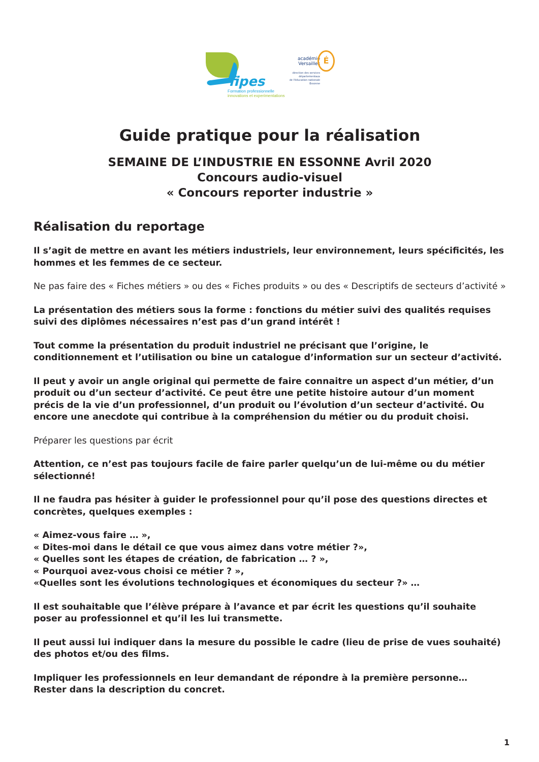fipes
Formation professionnelle
innovations et experimentations
académie
Versailles
É
direction des services
départementaux
de l'éducation nationale
Essonne
Guide pratique pour la réalisation
SEMAINE DE L’INDUSTRIE EN ESSONNE Avril 2020
Concours audio-visuel
« Concours reporter industrie »
Réalisation du reportage
Il s’agit de mettre en avant les métiers industriels, leur environnement, leurs spécificités, les hommes et les femmes de ce secteur.
Ne pas faire des « Fiches métiers » ou des « Fiches produits » ou des « Descriptifs de secteurs d’activité »
La présentation des métiers sous la forme : fonctions du métier suivi des qualités requises suivi des diplômes nécessaires n’est pas d’un grand intérêt !
Tout comme la présentation du produit industriel ne précisant que l’origine, le conditionnement et l’utilisation ou bine un catalogue d’information sur un secteur d’activité.
Il peut y avoir un angle original qui permette de faire connaitre un aspect d’un métier, d’un produit ou d’un secteur d’activité. Ce peut être une petite histoire autour d’un moment précis de la vie d’un professionnel, d’un produit ou l’évolution d’un secteur d’activité. Ou encore une anecdote qui contribue à la compréhension du métier ou du produit choisi.
Préparer les questions par écrit
Attention, ce n’est pas toujours facile de faire parler quelqu’un de lui-même ou du métier sélectionné!
Il ne faudra pas hésiter à guider le professionnel pour qu’il pose des questions directes et concrètes, quelques exemples :
« Aimez-vous faire … »,
« Dites-moi dans le détail ce que vous aimez dans votre métier ?»,
« Quelles sont les étapes de création, de fabrication … ? »,
« Pourquoi avez-vous choisi ce métier ? »,
«Quelles sont les évolutions technologiques et économiques du secteur ?» …
Il est souhaitable que l’élève prépare à l’avance et par écrit les questions qu’il souhaite poser au professionnel et qu’il les lui transmette.
Il peut aussi lui indiquer dans la mesure du possible le cadre (lieu de prise de vues souhaité) des photos et/ou des films.
Impliquer les professionnels en leur demandant de répondre à la première personne…
Rester dans la description du concret.
1